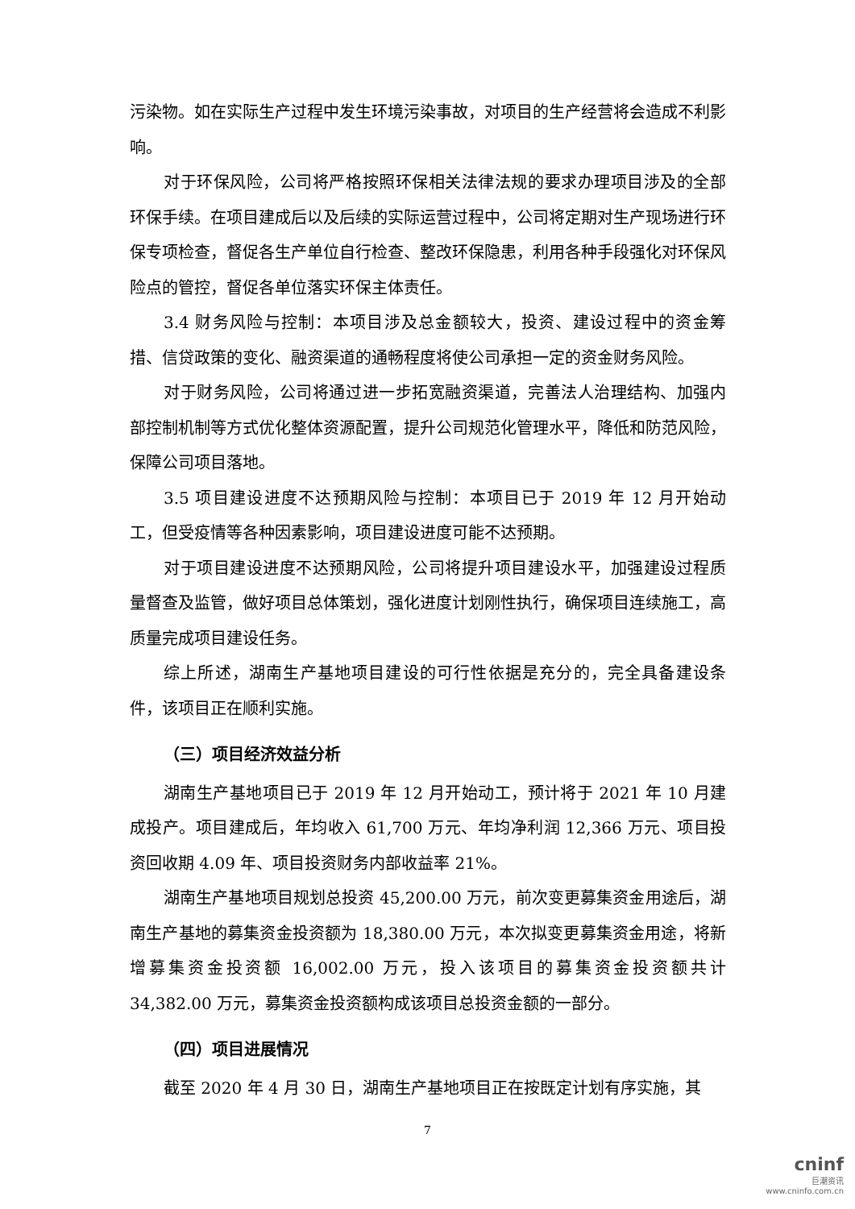污染物。如在实际生产过程中发生环境污染事故，对项目的生产经营将会造成不利影响。
对于环保风险，公司将严格按照环保相关法律法规的要求办理项目涉及的全部环保手续。在项目建成后以及后续的实际运营过程中，公司将定期对生产现场进行环保专项检查，督促各生产单位自行检查、整改环保隐患，利用各种手段强化对环保风险点的管控，督促各单位落实环保主体责任。
3.4 财务风险与控制：本项目涉及总金额较大，投资、建设过程中的资金筹措、信贷政策的变化、融资渠道的通畅程度将使公司承担一定的资金财务风险。
对于财务风险，公司将通过进一步拓宽融资渠道，完善法人治理结构、加强内部控制机制等方式优化整体资源配置，提升公司规范化管理水平，降低和防范风险，保障公司项目落地。
3.5 项目建设进度不达预期风险与控制：本项目已于 2019 年 12 月开始动工，但受疫情等各种因素影响，项目建设进度可能不达预期。
对于项目建设进度不达预期风险，公司将提升项目建设水平，加强建设过程质量督查及监管，做好项目总体策划，强化进度计划刚性执行，确保项目连续施工，高质量完成项目建设任务。
综上所述，湖南生产基地项目建设的可行性依据是充分的，完全具备建设条件，该项目正在顺利实施。
（三）项目经济效益分析
湖南生产基地项目已于 2019 年 12 月开始动工，预计将于 2021 年 10 月建成投产。项目建成后，年均收入 61,700 万元、年均净利润 12,366 万元、项目投资回收期 4.09 年、项目投资财务内部收益率 21%。
湖南生产基地项目规划总投资 45,200.00 万元，前次变更募集资金用途后，湖南生产基地的募集资金投资额为 18,380.00 万元，本次拟变更募集资金用途，将新增募集资金投资额 16,002.00 万元，投入该项目的募集资金投资额共计 34,382.00 万元，募集资金投资额构成该项目总投资金额的一部分。
（四）项目进展情况
截至 2020 年 4 月 30 日，湖南生产基地项目正在按既定计划有序实施，其
7
cninf
巨潮资讯
www.cninfo.com.cn